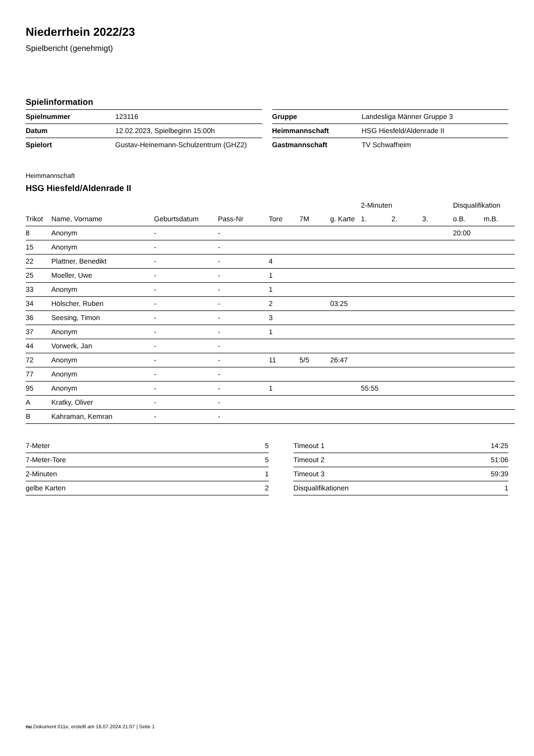Niederrhein 2022/23
Spielbericht (genehmigt)
Spielinformation
| Spielnummer | 123116 |
| Datum | 12.02.2023, Spielbeginn 15:00h |
| Spielort | Gustav-Heinemann-Schulzentrum (GHZ2) |
| Gruppe | Landesliga Männer Gruppe 3 |
| Heimmannschaft | HSG Hiesfeld/Aldenrade II |
| Gastmannschaft | TV Schwafheim |
Heimmannschaft
HSG Hiesfeld/Aldenrade II
| | | | | | | | 2-Minuten | | | Disqualifikation | |
| --- | --- | --- | --- | --- | --- | --- | --- | --- | --- | --- | --- |
| Trikot | Name, Vorname | Geburtsdatum | Pass-Nr | Tore | 7M | g. Karte | 1. | 2. | 3. | o.B. | m.B. |
| 8 | Anonym | - | - | | | | | | | 20:00 | |
| 15 | Anonym | - | - | | | | | | | | |
| 22 | Plattner, Benedikt | - | - | 4 | | | | | | | |
| 25 | Moeller, Uwe | - | - | 1 | | | | | | | |
| 33 | Anonym | - | - | 1 | | | | | | | |
| 34 | Hölscher, Ruben | - | - | 2 | | 03:25 | | | | | |
| 36 | Seesing, Timon | - | - | 3 | | | | | | | |
| 37 | Anonym | - | - | 1 | | | | | | | |
| 44 | Vorwerk, Jan | - | - | | | | | | | | |
| 72 | Anonym | - | - | 11 | 5/5 | 26:47 | | | | | |
| 77 | Anonym | - | - | | | | | | | | |
| 95 | Anonym | - | - | 1 | | | 55:55 | | | | |
| A | Kratky, Oliver | - | - | | | | | | | | |
| B | Kahraman, Kemran | - | - | | | | | | | | |
| 7-Meter | 5 |
| 7-Meter-Tore | 5 |
| 2-Minuten | 1 |
| gelbe Karten | 2 |
| Timeout 1 | 14:25 |
| Timeout 2 | 51:06 |
| Timeout 3 | 59:39 |
| Disqualifikationen | 1 |
nu.Dokument 011e, erstellt am 16.07.2024 21:07 | Seite 1